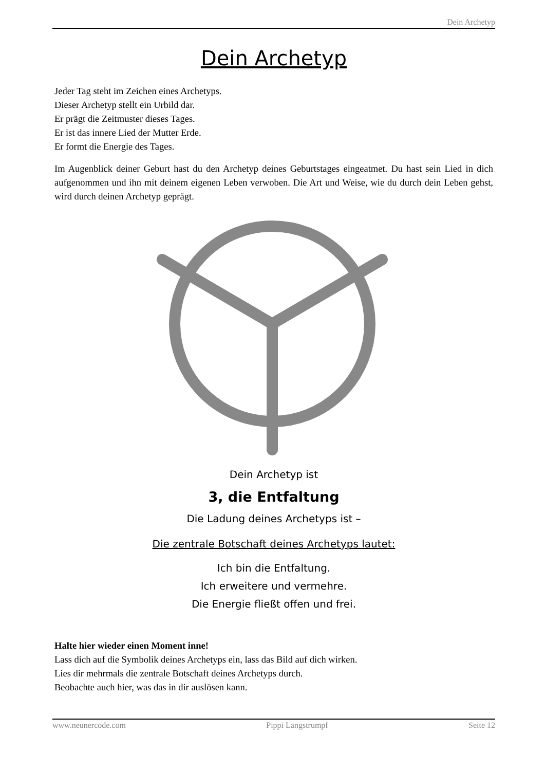Dein Archetyp
Dein Archetyp
Jeder Tag steht im Zeichen eines Archetyps.
Dieser Archetyp stellt ein Urbild dar.
Er prägt die Zeitmuster dieses Tages.
Er ist das innere Lied der Mutter Erde.
Er formt die Energie des Tages.
Im Augenblick deiner Geburt hast du den Archetyp deines Geburtstages eingeatmet. Du hast sein Lied in dich aufgenommen und ihn mit deinem eigenen Leben verwoben. Die Art und Weise, wie du durch dein Leben gehst, wird durch deinen Archetyp geprägt.
Dein Archetyp ist
3, die Entfaltung
Die Ladung deines Archetyps ist –
Die zentrale Botschaft deines Archetyps lautet:
Ich bin die Entfaltung.
Ich erweitere und vermehre.
Die Energie fließt offen und frei.
Halte hier wieder einen Moment inne!
Lass dich auf die Symbolik deines Archetyps ein, lass das Bild auf dich wirken.
Lies dir mehrmals die zentrale Botschaft deines Archetyps durch.
Beobachte auch hier, was das in dir auslösen kann.
www.neunercode.com Pippi Langstrumpf Seite 12